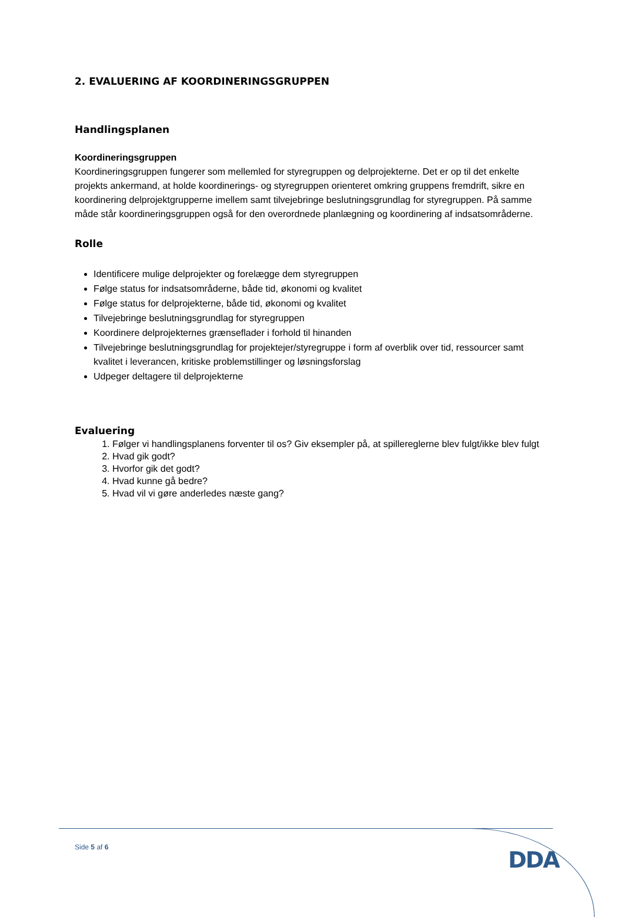2. EVALUERING AF KOORDINERINGSGRUPPEN
Handlingsplanen
Koordineringsgruppen
Koordineringsgruppen fungerer som mellemled for styregruppen og delprojekterne. Det er op til det enkelte projekts ankermand, at holde koordinerings- og styregruppen orienteret omkring gruppens fremdrift, sikre en koordinering delprojektgrupperne imellem samt tilvejebringe beslutningsgrundlag for styregruppen. På samme måde står koordineringsgruppen også for den overordnede planlægning og koordinering af indsatsområderne.
Rolle
Identificere mulige delprojekter og forelægge dem styregruppen
Følge status for indsatsområderne, både tid, økonomi og kvalitet
Følge status for delprojekterne, både tid, økonomi og kvalitet
Tilvejebringe beslutningsgrundlag for styregruppen
Koordinere delprojekternes grænseflader i forhold til hinanden
Tilvejebringe beslutningsgrundlag for projektejer/styregruppe i form af overblik over tid, ressourcer samt kvalitet i leverancen, kritiske problemstillinger og løsningsforslag
Udpeger deltagere til delprojekterne
Evaluering
1. Følger vi handlingsplanens forventer til os? Giv eksempler på, at spillereglerne blev fulgt/ikke blev fulgt
2. Hvad gik godt?
3. Hvorfor gik det godt?
4. Hvad kunne gå bedre?
5. Hvad vil vi gøre anderledes næste gang?
Side 5 af 6 DDA